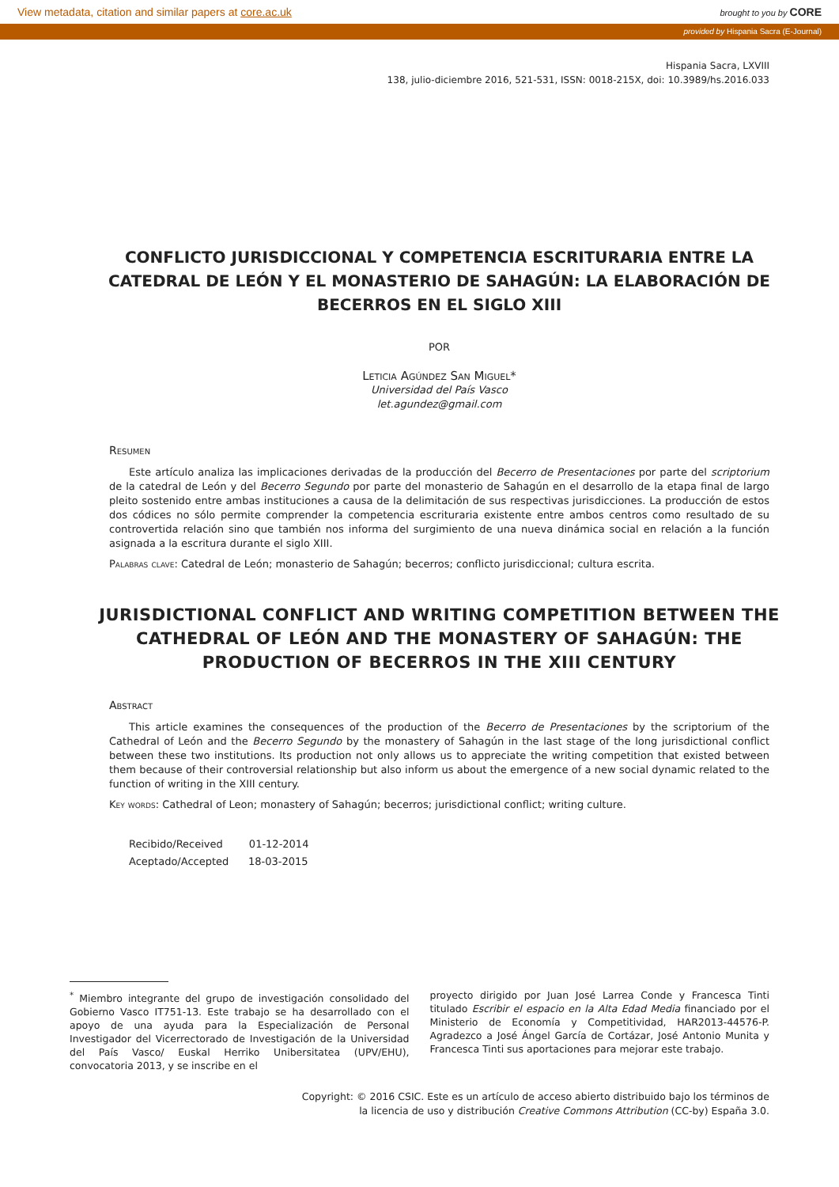View metadata, citation and similar papers at core.ac.uk brought to you by CORE
provided by Hispania Sacra (E-Journal)
Hispania Sacra, LXVIII
138, julio-diciembre 2016, 521-531, ISSN: 0018-215X, doi: 10.3989/hs.2016.033
CONFLICTO JURISDICCIONAL Y COMPETENCIA ESCRITURARIA ENTRE LA CATEDRAL DE LEÓN Y EL MONASTERIO DE SAHAGÚN: LA ELABORACIÓN DE BECERROS EN EL SIGLO XIII
POR
Leticia Agúndez San Miguel*
Universidad del País Vasco
let.agundez@gmail.com
Resumen
Este artículo analiza las implicaciones derivadas de la producción del Becerro de Presentaciones por parte del scriptorium de la catedral de León y del Becerro Segundo por parte del monasterio de Sahagún en el desarrollo de la etapa final de largo pleito sostenido entre ambas instituciones a causa de la delimitación de sus respectivas jurisdicciones. La producción de estos dos códices no sólo permite comprender la competencia escrituraria existente entre ambos centros como resultado de su controvertida relación sino que también nos informa del surgimiento de una nueva dinámica social en relación a la función asignada a la escritura durante el siglo XIII.
Palabras clave: Catedral de León; monasterio de Sahagún; becerros; conflicto jurisdiccional; cultura escrita.
JURISDICTIONAL CONFLICT AND WRITING COMPETITION BETWEEN THE CATHEDRAL OF LEÓN AND THE MONASTERY OF SAHAGÚN: THE PRODUCTION OF BECERROS IN THE XIII CENTURY
Abstract
This article examines the consequences of the production of the Becerro de Presentaciones by the scriptorium of the Cathedral of León and the Becerro Segundo by the monastery of Sahagún in the last stage of the long jurisdictional conflict between these two institutions. Its production not only allows us to appreciate the writing competition that existed between them because of their controversial relationship but also inform us about the emergence of a new social dynamic related to the function of writing in the XIII century.
Key words: Cathedral of Leon; monastery of Sahagún; becerros; jurisdictional conflict; writing culture.
Recibido/Received 01-12-2014
Aceptado/Accepted 18-03-2015
<sup>*</sup> Miembro integrante del grupo de investigación consolidado del Gobierno Vasco IT751-13. Este trabajo se ha desarrollado con el apoyo de una ayuda para la Especialización de Personal Investigador del Vicerrectorado de Investigación de la Universidad del País Vasco/ Euskal Herriko Unibersitatea (UPV/EHU), convocatoria 2013, y se inscribe en el
proyecto dirigido por Juan José Larrea Conde y Francesca Tinti titulado Escribir el espacio en la Alta Edad Media financiado por el Ministerio de Economía y Competitividad, HAR2013-44576-P. Agradezco a José Ángel García de Cortázar, José Antonio Munita y Francesca Tinti sus aportaciones para mejorar este trabajo.
Copyright: © 2016 CSIC. Este es un artículo de acceso abierto distribuido bajo los términos de
la licencia de uso y distribución Creative Commons Attribution (CC-by) España 3.0.